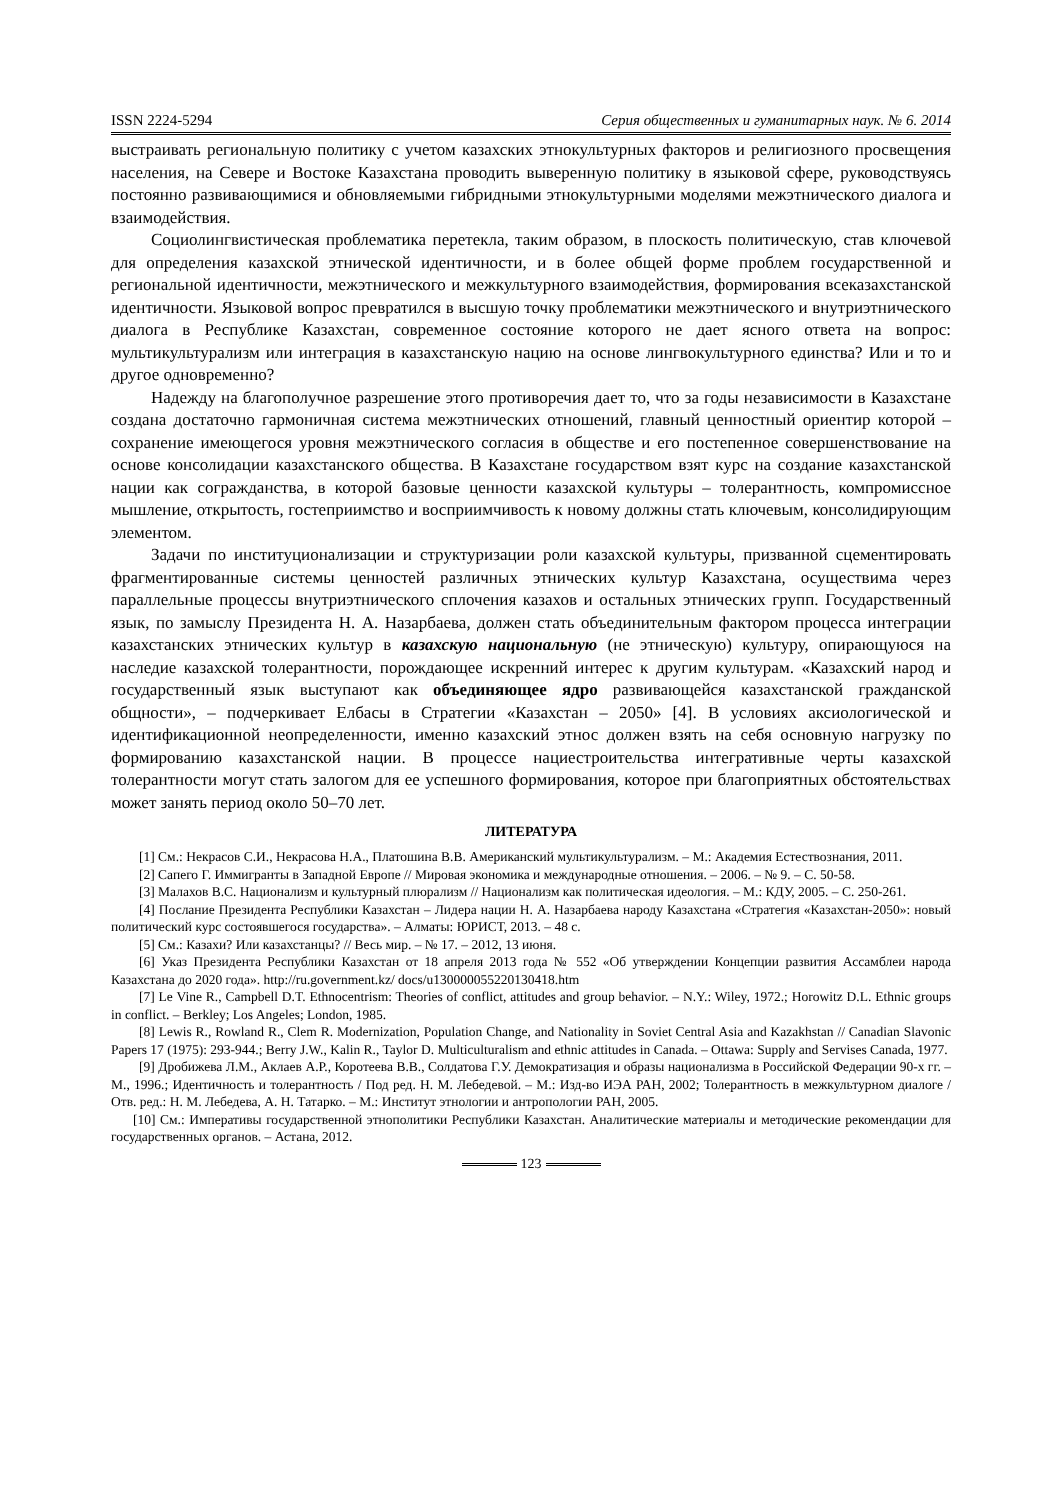ISSN 2224-5294 Серия общественных и гуманитарных наук. № 6. 2014
выстраивать региональную политику с учетом казахских этнокультурных факторов и религиозного просвещения населения, на Севере и Востоке Казахстана проводить выверенную политику в языковой сфере, руководствуясь постоянно развивающимися и обновляемыми гибридными этнокультурными моделями межэтнического диалога и взаимодействия.
Социолингвистическая проблематика перетекла, таким образом, в плоскость политическую, став ключевой для определения казахской этнической идентичности, и в более общей форме проблем государственной и региональной идентичности, межэтнического и межкультурного взаимодействия, формирования всеказахстанской идентичности. Языковой вопрос превратился в высшую точку проблематики межэтнического и внутриэтнического диалога в Республике Казахстан, современное состояние которого не дает ясного ответа на вопрос: мультикультурализм или интеграция в казахстанскую нацию на основе лингвокультурного единства? Или и то и другое одновременно?
Надежду на благополучное разрешение этого противоречия дает то, что за годы независимости в Казахстане создана достаточно гармоничная система межэтнических отношений, главный ценностный ориентир которой – сохранение имеющегося уровня межэтнического согласия в обществе и его постепенное совершенствование на основе консолидации казахстанского общества. В Казахстане государством взят курс на создание казахстанской нации как согражданства, в которой базовые ценности казахской культуры – толерантность, компромиссное мышление, открытость, гостеприимство и восприимчивость к новому должны стать ключевым, консолидирующим элементом.
Задачи по институционализации и структуризации роли казахской культуры, призванной сцементировать фрагментированные системы ценностей различных этнических культур Казахстана, осуществима через параллельные процессы внутриэтнического сплочения казахов и остальных этнических групп. Государственный язык, по замыслу Президента Н. А. Назарбаева, должен стать объединительным фактором процесса интеграции казахстанских этнических культур в казахскую национальную (не этническую) культуру, опирающуюся на наследие казахской толерантности, порождающее искренний интерес к другим культурам. «Казахский народ и государственный язык выступают как объединяющее ядро развивающейся казахстанской гражданской общности», – подчеркивает Елбасы в Стратегии «Казахстан – 2050» [4]. В условиях аксиологической и идентификационной неопределенности, именно казахский этнос должен взять на себя основную нагрузку по формированию казахстанской нации. В процессе нациестроительства интегративные черты казахской толерантности могут стать залогом для ее успешного формирования, которое при благоприятных обстоятельствах может занять период около 50–70 лет.
ЛИТЕРАТУРА
[1] См.: Некрасов С.И., Некрасова Н.А., Платошина В.В. Американский мультикультурализм. – М.: Академия Естествознания, 2011.
[2] Сапего Г. Иммигранты в Западной Европе // Мировая экономика и международные отношения. – 2006. – № 9. – С. 50-58.
[3] Малахов В.С. Национализм и культурный плюрализм // Национализм как политическая идеология. – М.: КДУ, 2005. – С. 250-261.
[4] Послание Президента Республики Казахстан – Лидера нации Н. А. Назарбаева народу Казахстана «Стратегия «Казахстан-2050»: новый политический курс состоявшегося государства». – Алматы: ЮРИСТ, 2013. – 48 с.
[5] См.: Казахи? Или казахстанцы? // Весь мир. – № 17. – 2012, 13 июня.
[6] Указ Президента Республики Казахстан от 18 апреля 2013 года № 552 «Об утверждении Концепции развития Ассамблеи народа Казахстана до 2020 года». http://ru.government.kz/ docs/u130000055220130418.htm
[7] Le Vine R., Campbell D.T. Ethnocentrism: Theories of conflict, attitudes and group behavior. – N.Y.: Wiley, 1972.; Horowitz D.L. Ethnic groups in conflict. – Berkley; Los Angeles; London, 1985.
[8] Lewis R., Rowland R., Clem R. Modernization, Population Change, and Nationality in Soviet Central Asia and Kazakhstan // Canadian Slavonic Papers 17 (1975): 293-944.; Berry J.W., Kalin R., Taylor D. Multiculturalism and ethnic attitudes in Canada. – Ottawa: Supply and Servises Canada, 1977.
[9] Дробижева Л.М., Аклаев А.Р., Коротеева В.В., Солдатова Г.У. Демократизация и образы национализма в Российской Федерации 90-х гг. – М., 1996.; Идентичность и толерантность / Под ред. Н. М. Лебедевой. – М.: Изд-во ИЭА РАН, 2002; Толерантность в межкультурном диалоге / Отв. ред.: Н. М. Лебедева, А. Н. Татарко. – М.: Институт этнологии и антропологии РАН, 2005.
[10] См.: Императивы государственной этнополитики Республики Казахстан. Аналитические материалы и методические рекомендации для государственных органов. – Астана, 2012.
123